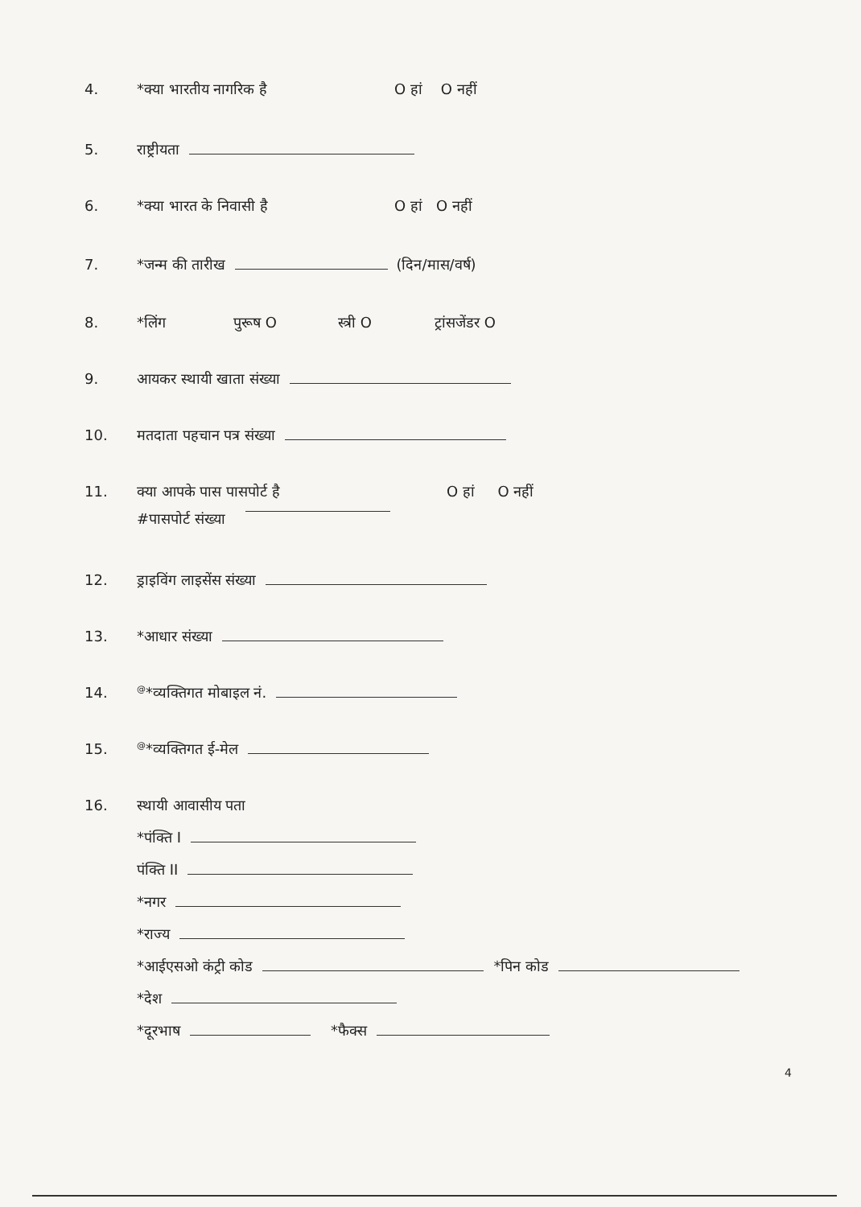4. *क्या भारतीय नागरिक है O हां O नहीं
5. राष्ट्रीयता
6. *क्या भारत के निवासी है O हां O नहीं
7. *जन्म की तारीख (दिन/मास/वर्ष)
8. *लिंग पुरूष O स्त्री O ट्रांसजेंडर O
9. आयकर स्थायी खाता संख्या
10. मतदाता पहचान पत्र संख्या
11. क्या आपके पास पासपोर्ट है O हां O नहीं
#पासपोर्ट संख्या
12. ड्राइविंग लाइसेंस संख्या
13. *आधार संख्या
14.<sup>@</sup>*व्यक्तिगत मोबाइल नं.
15.<sup>@</sup>*व्यक्तिगत ई-मेल
16. स्थायी आवासीय पता
*पंक्ति I
पंक्ति II
*नगर
*राज्य
*आईएसओ कंट्री कोड *पिन कोड
*देश
*दूरभाष *फैक्स
4